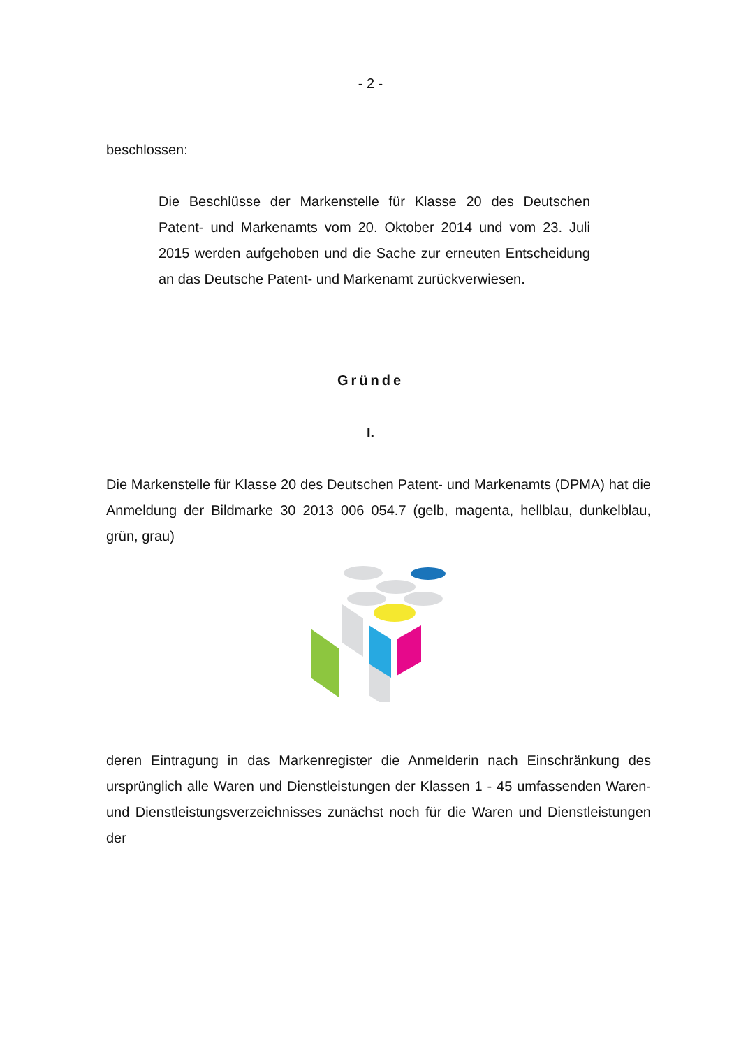- 2 -
beschlossen:
Die Beschlüsse der Markenstelle für Klasse 20 des Deutschen Patent- und Markenamts vom 20. Oktober 2014 und vom 23. Juli 2015 werden aufgehoben und die Sache zur erneuten Entscheidung an das Deutsche Patent- und Markenamt zurückverwiesen.
Gründe
I.
Die Markenstelle für Klasse 20 des Deutschen Patent- und Markenamts (DPMA) hat die Anmeldung der Bildmarke 30 2013 006 054.7 (gelb, magenta, hellblau, dunkelblau, grün, grau)
deren Eintragung in das Markenregister die Anmelderin nach Einschränkung des ursprünglich alle Waren und Dienstleistungen der Klassen 1 - 45 umfassenden Waren- und Dienstleistungsverzeichnisses zunächst noch für die Waren und Dienstleistungen der